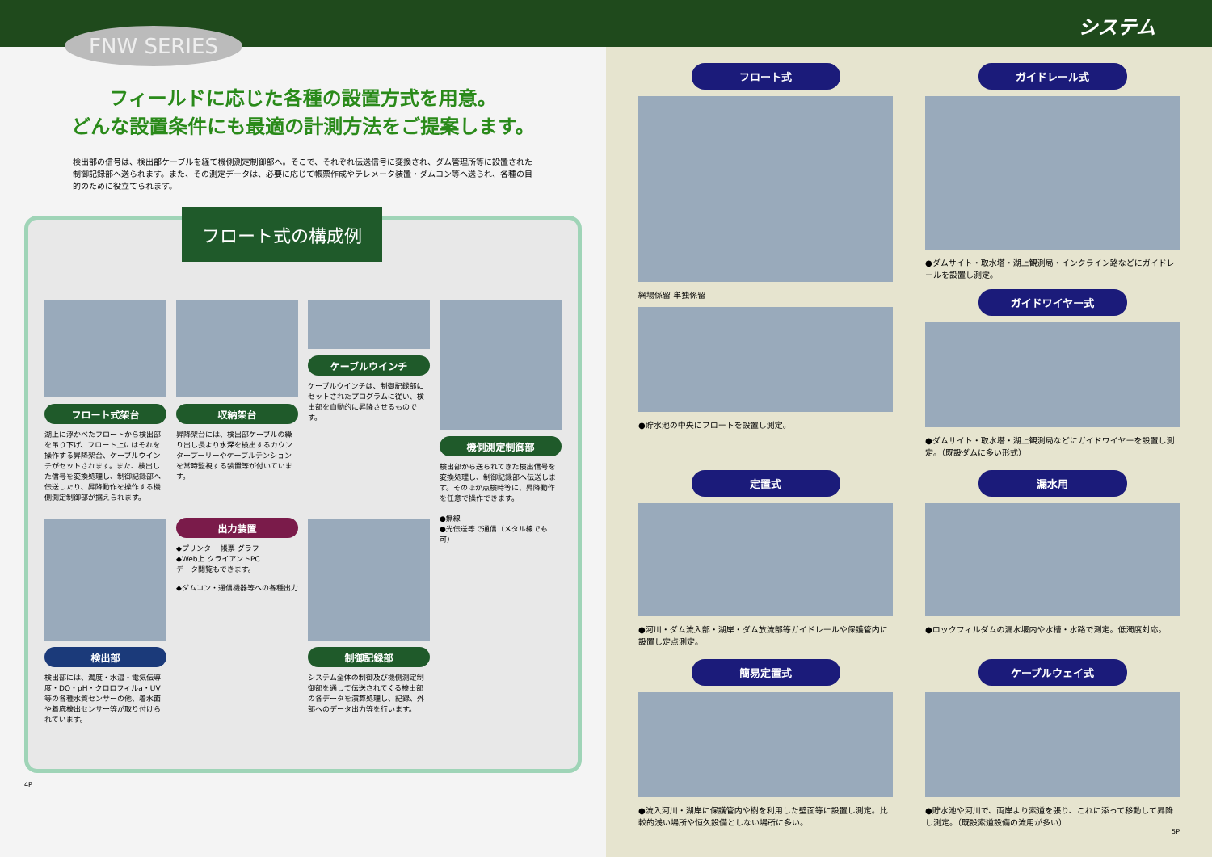システム
FNW SERIES
フィールドに応じた各種の設置方式を用意。
どんな設置条件にも最適の計測方法をご提案します。
検出部の信号は、検出部ケーブルを経て機側測定制御部へ。そこで、それぞれ伝送信号に変換され、ダム管理所等に設置された制御記録部へ送られます。また、その測定データは、必要に応じて帳票作成やテレメータ装置・ダムコン等へ送られ、各種の目的のために役立てられます。
フロート式の構成例
フロート式架台
湖上に浮かべたフロートから検出部を吊り下げ、フロート上にはそれを操作する昇降架台、ケーブルウインチがセットされます。また、検出した信号を変換処理し、制御記録部へ伝送したり、昇降動作を操作する機側測定制御部が据えられます。
収納架台
昇降架台には、検出部ケーブルの繰り出し長より水深を検出するカウンタープーリーやケーブルテンションを常時監視する装置等が付いています。
ケーブルウインチ
ケーブルウインチは、制御記録部にセットされたプログラムに従い、検出部を自動的に昇降させるものです。
機側測定制御部
検出部から送られてきた検出信号を変換処理し、制御記録部へ伝送します。そのほか点検時等に、昇降動作を任意で操作できます。
検出部
検出部には、濁度・水温・電気伝導度・DO・pH・クロロフィルa・UV等の各種水質センサーの他、着水面や着底検出センサー等が取り付けられています。
出力装置
◆プリンター 帳票 グラフ
◆Web上 クライアントPC
データ閲覧もできます。
◆ダムコン・通信機器等への各種出力
制御記録部
システム全体の制御及び機側測定制御部を通して伝送されてくる検出部の各データを演算処理し、記録、外部へのデータ出力等を行います。
●無線
●光伝送等で通信（メタル線でも可）
4P
フロート式
網場係留 単独係留
●貯水池の中央にフロートを設置し測定。
ガイドレール式
●ダムサイト・取水塔・湖上観測局・インクライン路などにガイドレールを設置し測定。
ガイドワイヤー式
●ダムサイト・取水塔・湖上観測局などにガイドワイヤーを設置し測定。（既設ダムに多い形式）
定置式
●河川・ダム流入部・湖岸・ダム放流部等ガイドレールや保護管内に設置し定点測定。
漏水用
●ロックフィルダムの漏水堰内や水槽・水路で測定。低濁度対応。
簡易定置式
●流入河川・湖岸に保護管内や樹を利用した壁面等に設置し測定。比較的浅い場所や恒久設備としない場所に多い。
ケーブルウェイ式
●貯水池や河川で、両岸より索道を張り、これに添って移動して昇降し測定。（既設索道設備の流用が多い）
5P